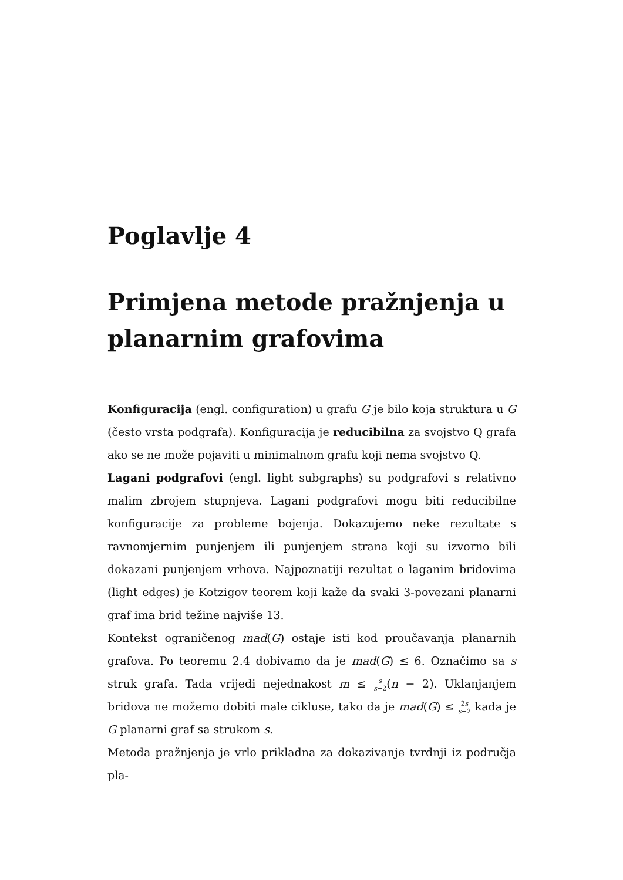Poglavlje 4
Primjena metode pražnjenja u planarnim grafovima
Konfiguracija (engl. configuration) u grafu G je bilo koja struktura u G (često vrsta podgrafa). Konfiguracija je reducibilna za svojstvo Q grafa ako se ne može pojaviti u minimalnom grafu koji nema svojstvo Q.
Lagani podgrafovi (engl. light subgraphs) su podgrafovi s relativno malim zbrojem stupnjeva. Lagani podgrafovi mogu biti reducibilne konfiguracije za probleme bojenja. Dokazujemo neke rezultate s ravnomjernim punjenjem ili punjenjem strana koji su izvorno bili dokazani punjenjem vrhova. Najpoznatiji rezultat o laganim bridovima (light edges) je Kotzigov teorem koji kaže da svaki 3-povezani planarni graf ima brid težine najviše 13.
Kontekst ograničenog mad(G) ostaje isti kod proučavanja planarnih grafova. Po teoremu 2.4 dobivamo da je mad(G) ≤ 6. Označimo sa s struk grafa. Tada vrijedi nejednakost m ≤ s s−2(n − 2). Uklanjanjem bridova ne možemo dobiti male cikluse, tako da je mad(G) ≤ 2s s−2 kada je G planarni graf sa strukom s.
Metoda pražnjenja je vrlo prikladna za dokazivanje tvrdnji iz područja pla-